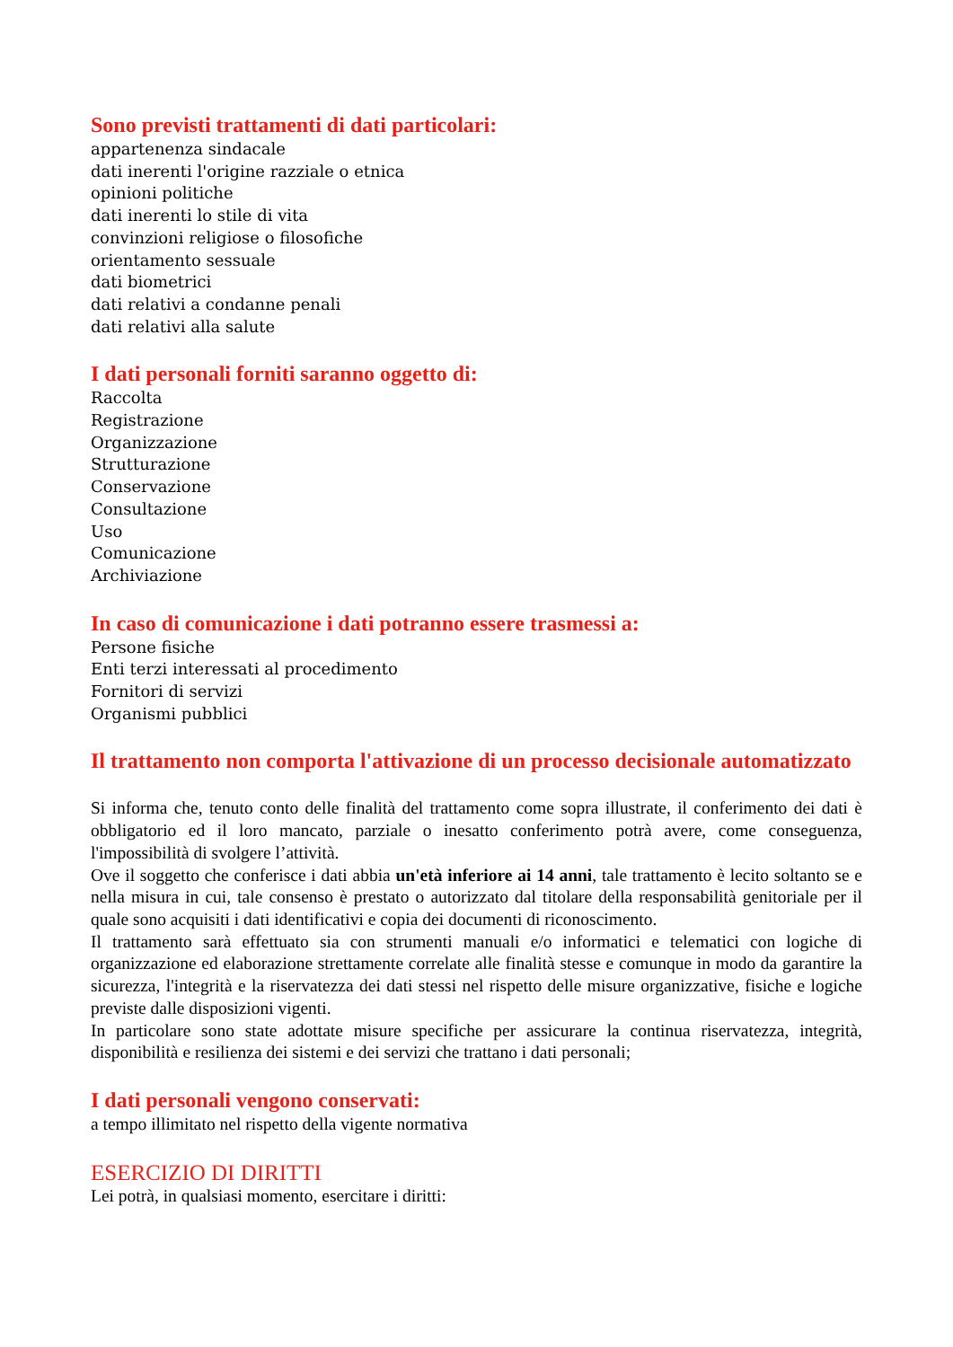Sono previsti trattamenti di dati particolari:
appartenenza sindacale
dati inerenti l'origine razziale o etnica
opinioni politiche
dati inerenti lo stile di vita
convinzioni religiose o filosofiche
orientamento sessuale
dati biometrici
dati relativi a condanne penali
dati relativi alla salute
I dati personali forniti saranno oggetto di:
Raccolta
Registrazione
Organizzazione
Strutturazione
Conservazione
Consultazione
Uso
Comunicazione
Archiviazione
In caso di comunicazione i dati potranno essere trasmessi a:
Persone fisiche
Enti terzi interessati al procedimento
Fornitori di servizi
Organismi pubblici
Il trattamento non comporta l'attivazione di un processo decisionale automatizzato
Si informa che, tenuto conto delle finalità del trattamento come sopra illustrate, il conferimento dei dati è obbligatorio ed il loro mancato, parziale o inesatto conferimento potrà avere, come conseguenza, l'impossibilità di svolgere l’attività.
Ove il soggetto che conferisce i dati abbia un'età inferiore ai 14 anni, tale trattamento è lecito soltanto se e nella misura in cui, tale consenso è prestato o autorizzato dal titolare della responsabilità genitoriale per il quale sono acquisiti i dati identificativi e copia dei documenti di riconoscimento.
Il trattamento sarà effettuato sia con strumenti manuali e/o informatici e telematici con logiche di organizzazione ed elaborazione strettamente correlate alle finalità stesse e comunque in modo da garantire la sicurezza, l'integrità e la riservatezza dei dati stessi nel rispetto delle misure organizzative, fisiche e logiche previste dalle disposizioni vigenti.
In particolare sono state adottate misure specifiche per assicurare la continua riservatezza, integrità, disponibilità e resilienza dei sistemi e dei servizi che trattano i dati personali;
I dati personali vengono conservati:
a tempo illimitato nel rispetto della vigente normativa
ESERCIZIO DI DIRITTI
Lei potrà, in qualsiasi momento, esercitare i diritti: